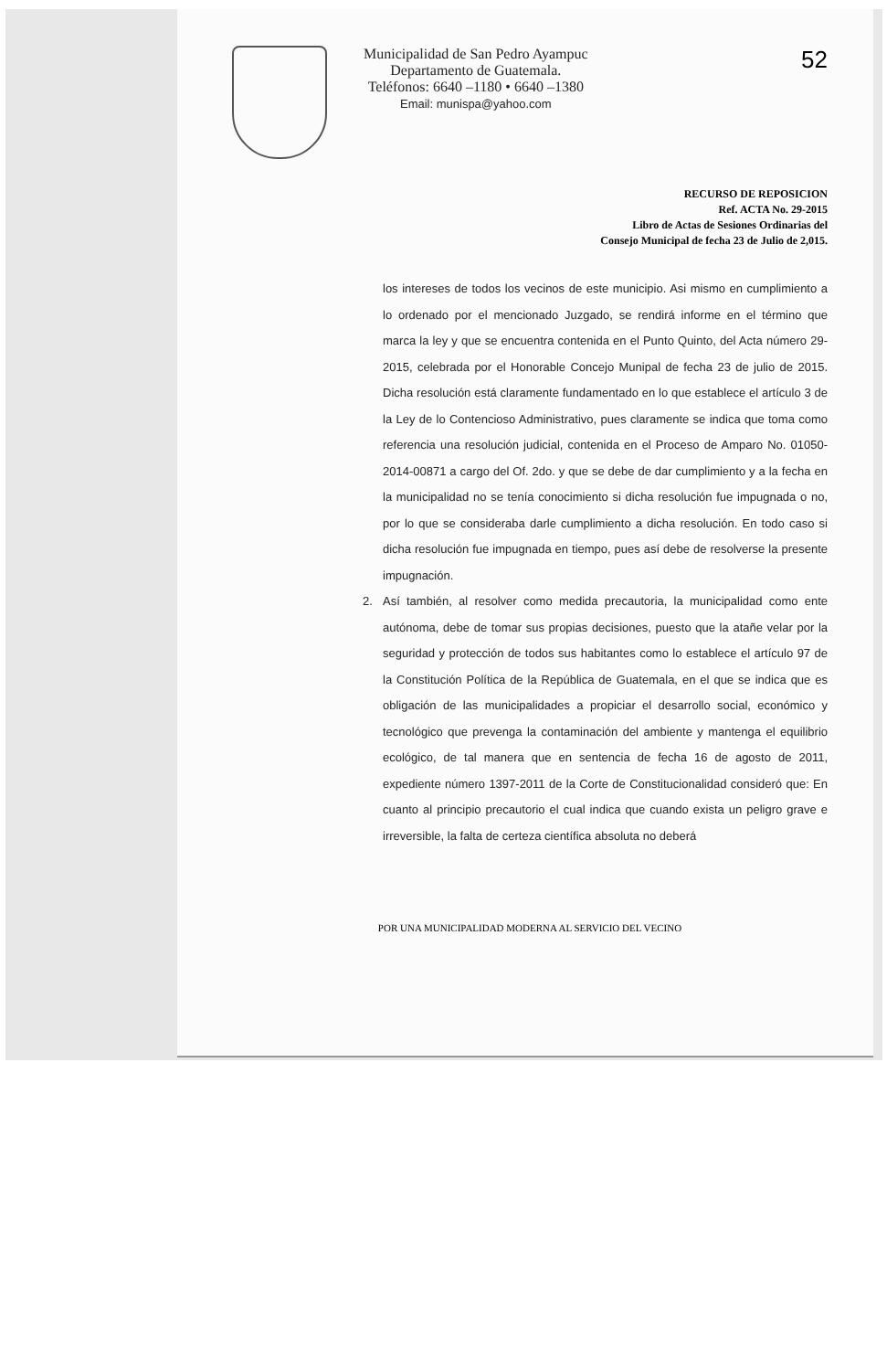Municipalidad de San Pedro Ayampuc
Departamento de Guatemala.
Teléfonos: 6640 –1180 • 6640 –1380
Email: munispa@yahoo.com
52
RECURSO DE REPOSICION
Ref. ACTA No. 29-2015
Libro de Actas de Sesiones Ordinarias del
Consejo Municipal de fecha 23 de Julio de 2,015.
los intereses de todos los vecinos de este municipio. Asi mismo en cumplimiento a lo ordenado por el mencionado Juzgado, se rendirá informe en el término que marca la ley y que se encuentra contenida en el Punto Quinto, del Acta número 29-2015, celebrada por el Honorable Concejo Munipal de fecha 23 de julio de 2015. Dicha resolución está claramente fundamentado en lo que establece el artículo 3 de la Ley de lo Contencioso Administrativo, pues claramente se indica que toma como referencia una resolución judicial, contenida en el Proceso de Amparo No. 01050-2014-00871 a cargo del Of. 2do. y que se debe de dar cumplimiento y a la fecha en la municipalidad no se tenía conocimiento si dicha resolución fue impugnada o no, por lo que se consideraba darle cumplimiento a dicha resolución. En todo caso si dicha resolución fue impugnada en tiempo, pues así debe de resolverse la presente impugnación.
2. Así también, al resolver como medida precautoria, la municipalidad como ente autónoma, debe de tomar sus propias decisiones, puesto que la atañe velar por la seguridad y protección de todos sus habitantes como lo establece el artículo 97 de la Constitución Política de la República de Guatemala, en el que se indica que es obligación de las municipalidades a propiciar el desarrollo social, económico y tecnológico que prevenga la contaminación del ambiente y mantenga el equilibrio ecológico, de tal manera que en sentencia de fecha 16 de agosto de 2011, expediente número 1397-2011 de la Corte de Constitucionalidad consideró que: En cuanto al principio precautorio el cual indica que cuando exista un peligro grave e irreversible, la falta de certeza científica absoluta no deberá
POR UNA MUNICIPALIDAD MODERNA AL SERVICIO DEL VECINO